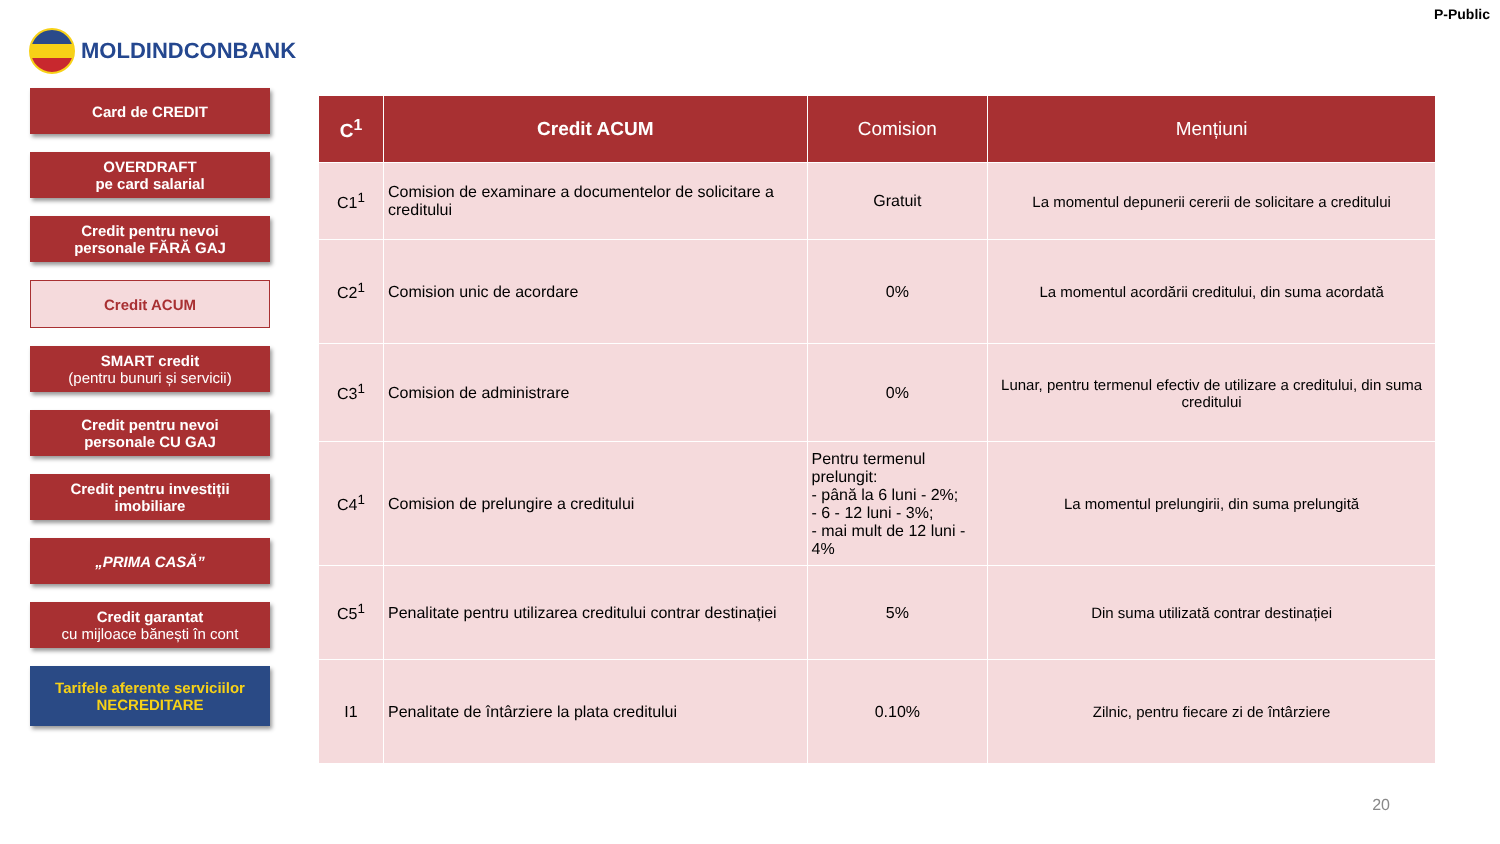MOLDINDCONBANK
P-Public
Card de CREDIT
OVERDRAFT
pe card salarial
Credit pentru nevoi
personale FĂRĂ GAJ
Credit ACUM
SMART credit
(pentru bunuri și servicii)
Credit pentru nevoi
personale CU GAJ
Credit pentru investiții
imobiliare
„PRIMA CASĂ”
Credit garantat
cu mijloace bănești în cont
Tarifele aferente serviciilor
NECREDITARE
| C<sup>1</sup> | Credit ACUM | Comision | Mențiuni |
| --- | --- | --- | --- |
| C1<sup>1</sup> | Comision de examinare a documentelor de solicitare a creditului | Gratuit | La momentul depunerii cererii de solicitare a creditului |
| C2<sup>1</sup> | Comision unic de acordare | 0% | La momentul acordării creditului, din suma acordată |
| C3<sup>1</sup> | Comision de administrare | 0% | Lunar, pentru termenul efectiv de utilizare a creditului, din suma creditului |
| C4<sup>1</sup> | Comision de prelungire a creditului | Pentru termenul prelungit: - până la 6 luni - 2%; - 6 - 12 luni - 3%; - mai mult de 12 luni - 4% | La momentul prelungirii, din suma prelungită |
| C5<sup>1</sup> | Penalitate pentru utilizarea creditului contrar destinației | 5% | Din suma utilizată contrar destinației |
| I1 | Penalitate de întârziere la plata creditului | 0.10% | Zilnic, pentru fiecare zi de întârziere |
20